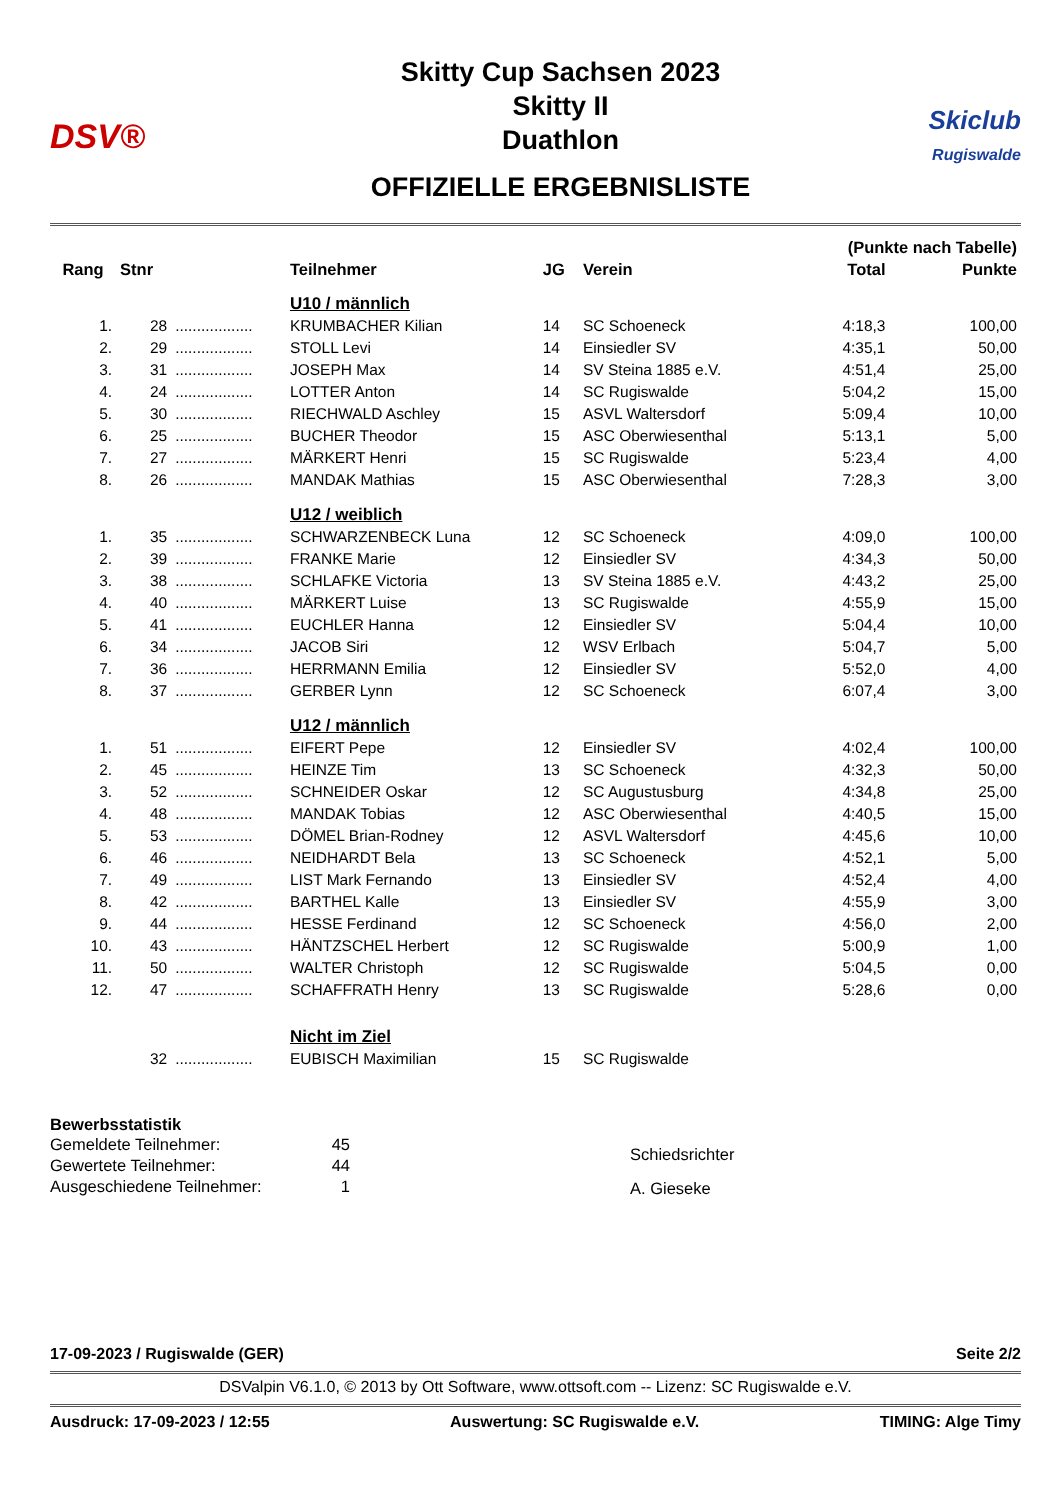DSV®
Skitty Cup Sachsen 2023
Skitty II
Duathlon
OFFIZIELLE ERGEBNISLISTE
Skiclub
Rugiswalde
| | | | | | | (Punkte nach Tabelle) | |
| --- | --- | --- | --- | --- | --- | --- | --- |
| Rang | Stnr | | Teilnehmer | JG | Verein | Total | Punkte |
| | | | U10 / männlich | | | | |
| 1. | 28 | .................. | KRUMBACHER Kilian | 14 | SC Schoeneck | 4:18,3 | 100,00 |
| 2. | 29 | .................. | STOLL Levi | 14 | Einsiedler SV | 4:35,1 | 50,00 |
| 3. | 31 | .................. | JOSEPH Max | 14 | SV Steina 1885 e.V. | 4:51,4 | 25,00 |
| 4. | 24 | .................. | LOTTER Anton | 14 | SC Rugiswalde | 5:04,2 | 15,00 |
| 5. | 30 | .................. | RIECHWALD Aschley | 15 | ASVL Waltersdorf | 5:09,4 | 10,00 |
| 6. | 25 | .................. | BUCHER Theodor | 15 | ASC Oberwiesenthal | 5:13,1 | 5,00 |
| 7. | 27 | .................. | MÄRKERT Henri | 15 | SC Rugiswalde | 5:23,4 | 4,00 |
| 8. | 26 | .................. | MANDAK Mathias | 15 | ASC Oberwiesenthal | 7:28,3 | 3,00 |
| | | | U12 / weiblich | | | | |
| 1. | 35 | .................. | SCHWARZENBECK Luna | 12 | SC Schoeneck | 4:09,0 | 100,00 |
| 2. | 39 | .................. | FRANKE Marie | 12 | Einsiedler SV | 4:34,3 | 50,00 |
| 3. | 38 | .................. | SCHLAFKE Victoria | 13 | SV Steina 1885 e.V. | 4:43,2 | 25,00 |
| 4. | 40 | .................. | MÄRKERT Luise | 13 | SC Rugiswalde | 4:55,9 | 15,00 |
| 5. | 41 | .................. | EUCHLER Hanna | 12 | Einsiedler SV | 5:04,4 | 10,00 |
| 6. | 34 | .................. | JACOB Siri | 12 | WSV Erlbach | 5:04,7 | 5,00 |
| 7. | 36 | .................. | HERRMANN Emilia | 12 | Einsiedler SV | 5:52,0 | 4,00 |
| 8. | 37 | .................. | GERBER Lynn | 12 | SC Schoeneck | 6:07,4 | 3,00 |
| | | | U12 / männlich | | | | |
| 1. | 51 | .................. | EIFERT Pepe | 12 | Einsiedler SV | 4:02,4 | 100,00 |
| 2. | 45 | .................. | HEINZE Tim | 13 | SC Schoeneck | 4:32,3 | 50,00 |
| 3. | 52 | .................. | SCHNEIDER Oskar | 12 | SC Augustusburg | 4:34,8 | 25,00 |
| 4. | 48 | .................. | MANDAK Tobias | 12 | ASC Oberwiesenthal | 4:40,5 | 15,00 |
| 5. | 53 | .................. | DÖMEL Brian-Rodney | 12 | ASVL Waltersdorf | 4:45,6 | 10,00 |
| 6. | 46 | .................. | NEIDHARDT Bela | 13 | SC Schoeneck | 4:52,1 | 5,00 |
| 7. | 49 | .................. | LIST Mark Fernando | 13 | Einsiedler SV | 4:52,4 | 4,00 |
| 8. | 42 | .................. | BARTHEL Kalle | 13 | Einsiedler SV | 4:55,9 | 3,00 |
| 9. | 44 | .................. | HESSE Ferdinand | 12 | SC Schoeneck | 4:56,0 | 2,00 |
| 10. | 43 | .................. | HÄNTZSCHEL Herbert | 12 | SC Rugiswalde | 5:00,9 | 1,00 |
| 11. | 50 | .................. | WALTER Christoph | 12 | SC Rugiswalde | 5:04,5 | 0,00 |
| 12. | 47 | .................. | SCHAFFRATH Henry | 13 | SC Rugiswalde | 5:28,6 | 0,00 |
| | | | Nicht im Ziel | | | | |
| | 32 | .................. | EUBISCH Maximilian | 15 | SC Rugiswalde | | |
Bewerbsstatistik
Gemeldete Teilnehmer: 45 Gewertete Teilnehmer: 44 Ausgeschiedene Teilnehmer: 1
Schiedsrichter
A. Gieseke
17-09-2023 / Rugiswalde (GER) Seite 2/2
DSValpin V6.1.0, © 2013 by Ott Software, www.ottsoft.com -- Lizenz: SC Rugiswalde e.V.
Ausdruck: 17-09-2023 / 12:55 Auswertung: SC Rugiswalde e.V. TIMING: Alge Timy